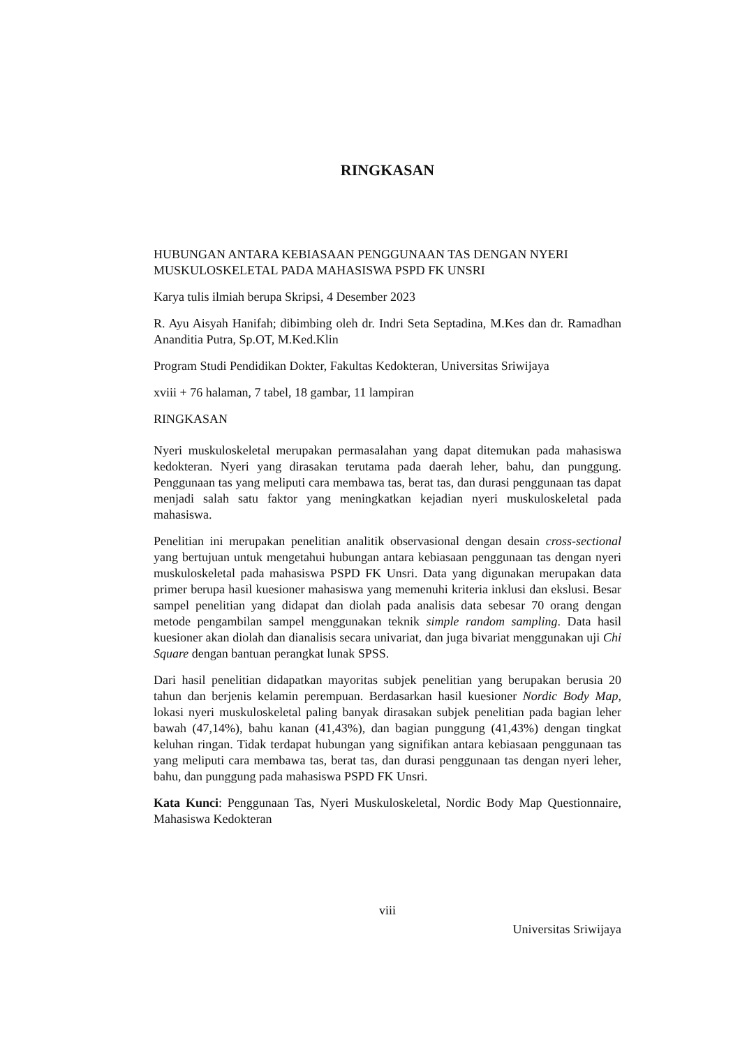RINGKASAN
HUBUNGAN ANTARA KEBIASAAN PENGGUNAAN TAS DENGAN NYERI MUSKULOSKELETAL PADA MAHASISWA PSPD FK UNSRI
Karya tulis ilmiah berupa Skripsi, 4 Desember 2023
R. Ayu Aisyah Hanifah; dibimbing oleh dr. Indri Seta Septadina, M.Kes dan dr. Ramadhan Ananditia Putra, Sp.OT, M.Ked.Klin
Program Studi Pendidikan Dokter, Fakultas Kedokteran, Universitas Sriwijaya
xviii + 76 halaman, 7 tabel, 18 gambar, 11 lampiran
RINGKASAN
Nyeri muskuloskeletal merupakan permasalahan yang dapat ditemukan pada mahasiswa kedokteran. Nyeri yang dirasakan terutama pada daerah leher, bahu, dan punggung. Penggunaan tas yang meliputi cara membawa tas, berat tas, dan durasi penggunaan tas dapat menjadi salah satu faktor yang meningkatkan kejadian nyeri muskuloskeletal pada mahasiswa.
Penelitian ini merupakan penelitian analitik observasional dengan desain cross-sectional yang bertujuan untuk mengetahui hubungan antara kebiasaan penggunaan tas dengan nyeri muskuloskeletal pada mahasiswa PSPD FK Unsri. Data yang digunakan merupakan data primer berupa hasil kuesioner mahasiswa yang memenuhi kriteria inklusi dan ekslusi. Besar sampel penelitian yang didapat dan diolah pada analisis data sebesar 70 orang dengan metode pengambilan sampel menggunakan teknik simple random sampling. Data hasil kuesioner akan diolah dan dianalisis secara univariat, dan juga bivariat menggunakan uji Chi Square dengan bantuan perangkat lunak SPSS.
Dari hasil penelitian didapatkan mayoritas subjek penelitian yang berupakan berusia 20 tahun dan berjenis kelamin perempuan. Berdasarkan hasil kuesioner Nordic Body Map, lokasi nyeri muskuloskeletal paling banyak dirasakan subjek penelitian pada bagian leher bawah (47,14%), bahu kanan (41,43%), dan bagian punggung (41,43%) dengan tingkat keluhan ringan. Tidak terdapat hubungan yang signifikan antara kebiasaan penggunaan tas yang meliputi cara membawa tas, berat tas, dan durasi penggunaan tas dengan nyeri leher, bahu, dan punggung pada mahasiswa PSPD FK Unsri.
Kata Kunci: Penggunaan Tas, Nyeri Muskuloskeletal, Nordic Body Map Questionnaire, Mahasiswa Kedokteran
viii
Universitas Sriwijaya